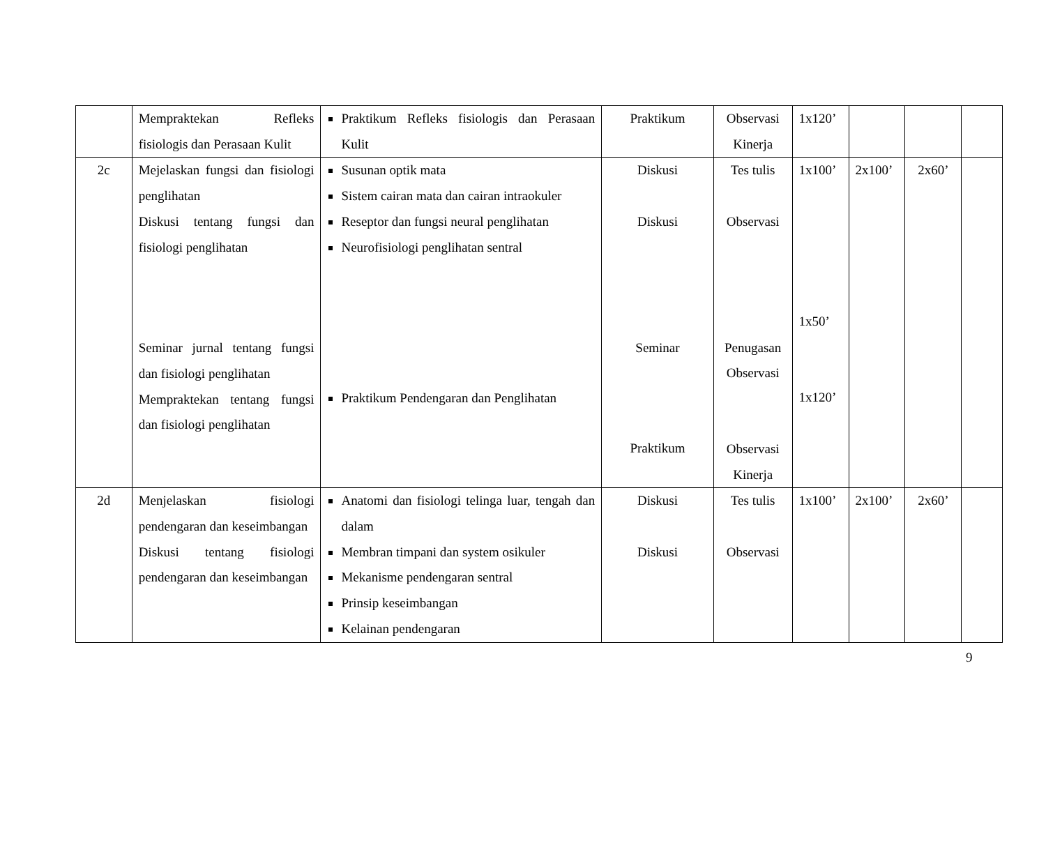| | Mempraktekan Refleks fisiologis dan Perasaan Kulit | Praktikum Refleks fisiologis dan Perasaan Kulit | Praktikum | Observasi Kinerja | 1x120’ | | | |
| 2c | Mejelaskan fungsi dan fisiologi penglihatan Diskusi tentang fungsi dan fisiologi penglihatan Seminar jurnal tentang fungsi dan fisiologi penglihatan Mempraktekan tentang fungsi dan fisiologi penglihatan | Susunan optik mata Sistem cairan mata dan cairan intraokuler Reseptor dan fungsi neural penglihatan Neurofisiologi penglihatan sentral Praktikum Pendengaran dan Penglihatan | Diskusi Diskusi Seminar Praktikum | Tes tulis Observasi Penugasan Observasi Observasi Kinerja | 1x100’ 1x50’ 1x120’ | 2x100’ | 2x60’ | |
| 2d | Menjelaskan fisiologi pendengaran dan keseimbangan Diskusi tentang fisiologi pendengaran dan keseimbangan | Anatomi dan fisiologi telinga luar, tengah dan dalam Membran timpani dan system osikuler Mekanisme pendengaran sentral Prinsip keseimbangan Kelainan pendengaran | Diskusi Diskusi | Tes tulis Observasi | 1x100’ | 2x100’ | 2x60’ | |
9